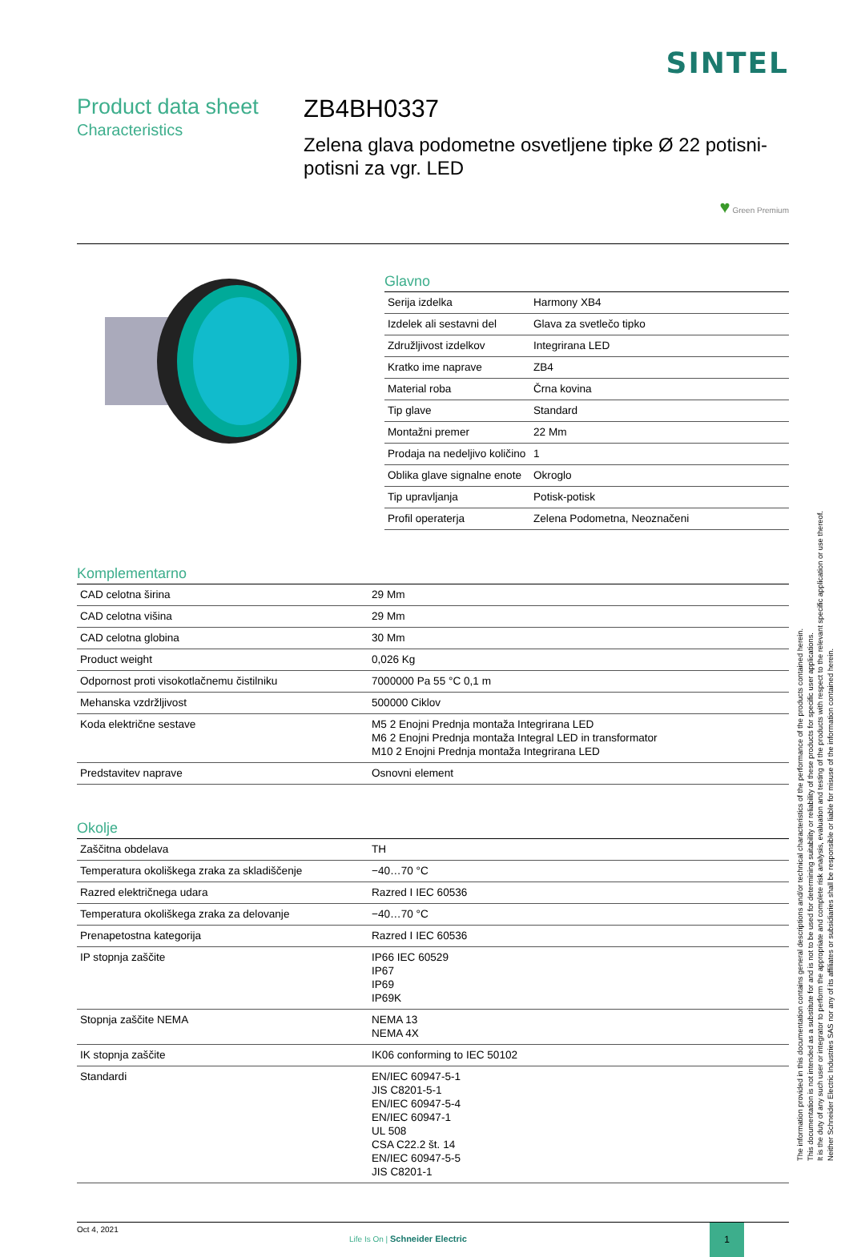SINTEL
Product data sheet
Characteristics
ZB4BH0337
Zelena glava podometne osvetljene tipke Ø 22 potisni-potisni za vgr. LED
♥ Green Premium
Glavno
| Serija izdelka | Harmony XB4 |
| Izdelek ali sestavni del | Glava za svetlečo tipko |
| Združljivost izdelkov | Integrirana LED |
| Kratko ime naprave | ZB4 |
| Material roba | Črna kovina |
| Tip glave | Standard |
| Montažni premer | 22 Mm |
| Prodaja na nedeljivo količino | 1 |
| Oblika glave signalne enote | Okroglo |
| Tip upravljanja | Potisk-potisk |
| Profil operaterja | Zelena Podometna, Neoznačeni |
Komplementarno
| CAD celotna širina | 29 Mm |
| CAD celotna višina | 29 Mm |
| CAD celotna globina | 30 Mm |
| Product weight | 0,026 Kg |
| Odpornost proti visokotlačnemu čistilniku | 7000000 Pa 55 °C 0,1 m |
| Mehanska vzdržljivost | 500000 Ciklov |
| Koda električne sestave | M5 2 Enojni Prednja montaža Integrirana LED M6 2 Enojni Prednja montaža Integral LED in transformator M10 2 Enojni Prednja montaža Integrirana LED |
| Predstavitev naprave | Osnovni element |
Okolje
| Zaščitna obdelava | TH |
| Temperatura okoliškega zraka za skladiščenje | −40…70 °C |
| Razred električnega udara | Razred I IEC 60536 |
| Temperatura okoliškega zraka za delovanje | −40…70 °C |
| Prenapetostna kategorija | Razred I IEC 60536 |
| IP stopnja zaščite | IP66 IEC 60529 IP67 IP69 IP69K |
| Stopnja zaščite NEMA | NEMA 13 NEMA 4X |
| IK stopnja zaščite | IK06 conforming to IEC 50102 |
| Standardi | EN/IEC 60947-5-1 JIS C8201-5-1 EN/IEC 60947-5-4 EN/IEC 60947-1 UL 508 CSA C22.2 št. 14 EN/IEC 60947-5-5 JIS C8201-1 |
Oct 4, 2021
Life Is On | Schneider Electric
1
The information provided in this documentation contains general descriptions and/or technical characteristics of the performance of the products contained herein.
This documentation is not intended as a substitute for and is not to be used for determining suitability or reliability of these products for specific user applications.
It is the duty of any such user or integrator to perform the appropriate and complete risk analysis, evaluation and testing of the products with respect to the relevant specific application or use thereof.
Neither Schneider Electric Industries SAS nor any of its affiliates or subsidiaries shall be responsible or liable for misuse of the information contained herein.